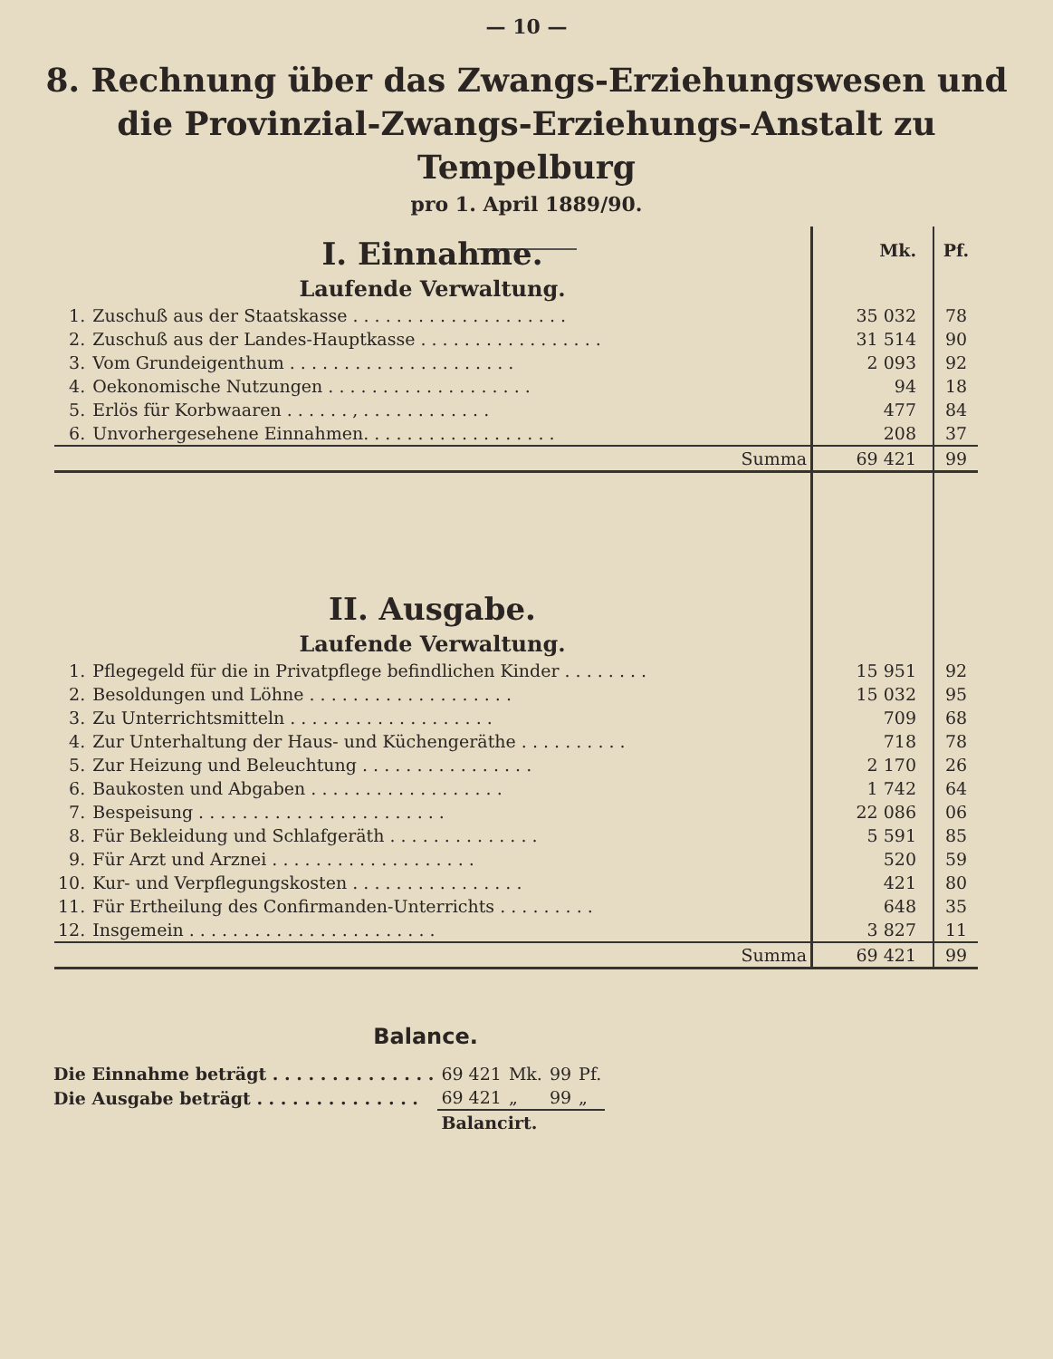— 10 —
8. Rechnung über das Zwangs-Erziehungswesen und die Provinzial-Zwangs-Erziehungs-Anstalt zu Tempelburg
pro 1. April 1889/90.
| I. Einnahme. | | Mk. | Pf. |
| Laufende Verwaltung. | | | |
| 1. | Zuschuß aus der Staatskasse . . . . . . . . . . . . . . . . . . . . | 35 032 | 78 |
| 2. | Zuschuß aus der Landes-Hauptkasse . . . . . . . . . . . . . . . . . | 31 514 | 90 |
| 3. | Vom Grundeigenthum . . . . . . . . . . . . . . . . . . . . . | 2 093 | 92 |
| 4. | Oekonomische Nutzungen . . . . . . . . . . . . . . . . . . . | 94 | 18 |
| 5. | Erlös für Korbwaaren . . . . . . , . . . . . . . . . . . . | 477 | 84 |
| 6. | Unvorhergesehene Einnahmen. . . . . . . . . . . . . . . . . . | 208 | 37 |
| | Summa | 69 421 | 99 |
| II. Ausgabe. | | | |
| Laufende Verwaltung. | | | |
| 1. | Pflegegeld für die in Privatpflege befindlichen Kinder . . . . . . . . | 15 951 | 92 |
| 2. | Besoldungen und Löhne . . . . . . . . . . . . . . . . . . . | 15 032 | 95 |
| 3. | Zu Unterrichtsmitteln . . . . . . . . . . . . . . . . . . . | 709 | 68 |
| 4. | Zur Unterhaltung der Haus- und Küchengeräthe . . . . . . . . . . | 718 | 78 |
| 5. | Zur Heizung und Beleuchtung . . . . . . . . . . . . . . . . | 2 170 | 26 |
| 6. | Baukosten und Abgaben . . . . . . . . . . . . . . . . . . | 1 742 | 64 |
| 7. | Bespeisung . . . . . . . . . . . . . . . . . . . . . . . | 22 086 | 06 |
| 8. | Für Bekleidung und Schlafgeräth . . . . . . . . . . . . . . | 5 591 | 85 |
| 9. | Für Arzt und Arznei . . . . . . . . . . . . . . . . . . . | 520 | 59 |
| 10. | Kur- und Verpflegungskosten . . . . . . . . . . . . . . . . | 421 | 80 |
| 11. | Für Ertheilung des Confirmanden-Unterrichts . . . . . . . . . | 648 | 35 |
| 12. | Insgemein . . . . . . . . . . . . . . . . . . . . . . . | 3 827 | 11 |
| | Summa | 69 421 | 99 |
Balance.
| Die Einnahme beträgt . . . . . . . . . . . . . . | 69 421 | Mk. | 99 | Pf. |
| Die Ausgabe beträgt . . . . . . . . . . . . . . | 69 421 | „ | 99 | „ |
| | Balancirt. | | | |